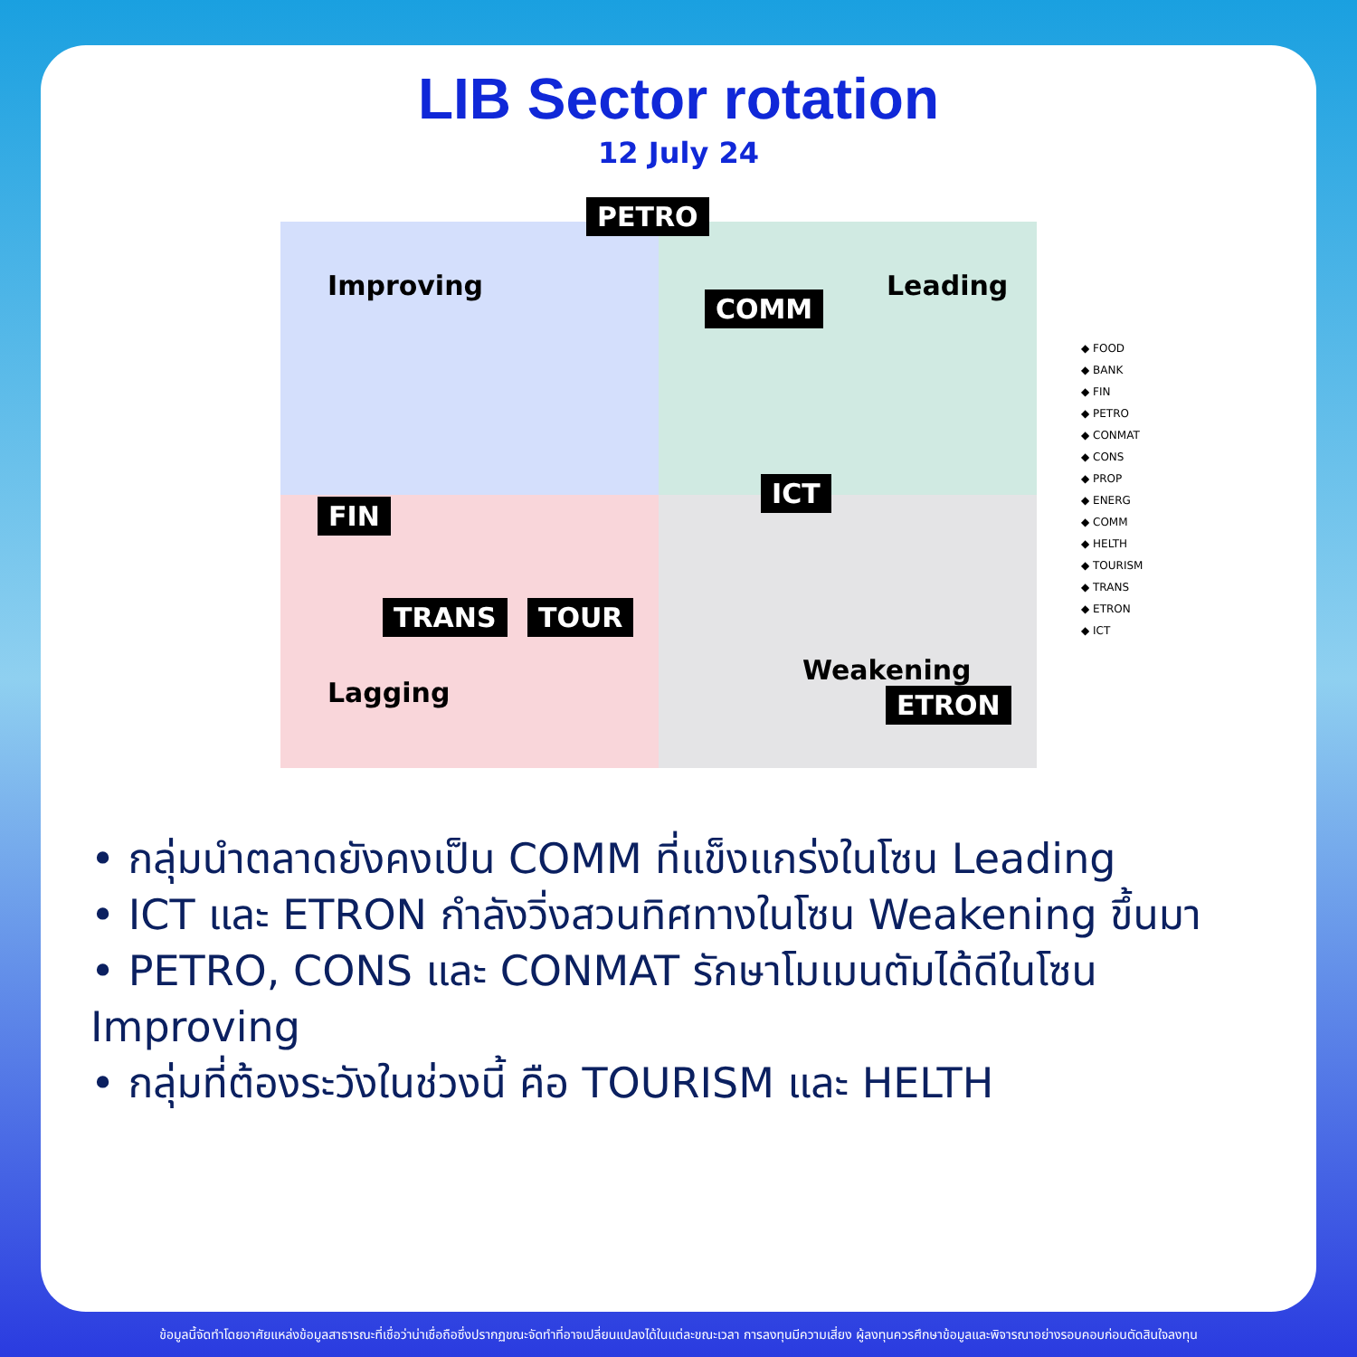LIB Sector rotation
12 July 24
Improving Leading
Lagging
Weakening
PETRO
COMM
ICT
FIN
TRANS TOUR
ETRON
◆ FOOD
◆ BANK
◆ FIN
◆ PETRO
◆ CONMAT
◆ CONS
◆ PROP
◆ ENERG
◆ COMM
◆ HELTH
◆ TOURISM
◆ TRANS
◆ ETRON
◆ ICT
• กลุ่มนำตลาดยังคงเป็น COMM ที่แข็งแกร่งในโซน Leading
• ICT และ ETRON กำลังวิ่งสวนทิศทางในโซน Weakening ขึ้นมา
• PETRO, CONS และ CONMAT รักษาโมเมนตัมได้ดีในโซน Improving
• กลุ่มที่ต้องระวังในช่วงนี้ คือ TOURISM และ HELTH
ข้อมูลนี้จัดทำโดยอาศัยแหล่งข้อมูลสาธารณะที่เชื่อว่าน่าเชื่อถือซึ่งปรากฏขณะจัดทำที่อาจเปลี่ยนแปลงได้ในแต่ละขณะเวลา การลงทุนมีความเสี่ยง ผู้ลงทุนควรศึกษาข้อมูลและพิจารณาอย่างรอบคอบก่อนตัดสินใจลงทุน